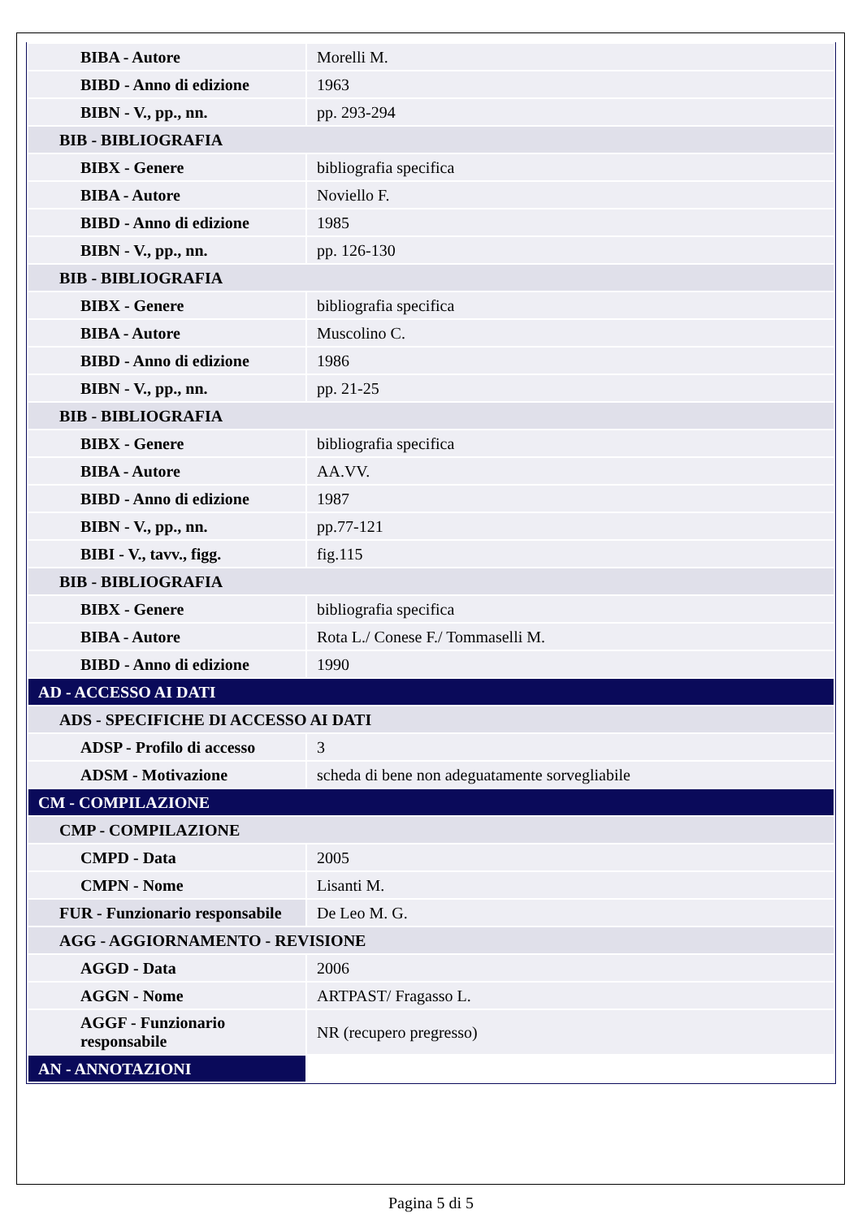| BIBA - Autore | Morelli M. |
| BIBD - Anno di edizione | 1963 |
| BIBN - V., pp., nn. | pp. 293-294 |
| BIB - BIBLIOGRAFIA | |
| BIBX - Genere | bibliografia specifica |
| BIBA - Autore | Noviello F. |
| BIBD - Anno di edizione | 1985 |
| BIBN - V., pp., nn. | pp. 126-130 |
| BIB - BIBLIOGRAFIA | |
| BIBX - Genere | bibliografia specifica |
| BIBA - Autore | Muscolino C. |
| BIBD - Anno di edizione | 1986 |
| BIBN - V., pp., nn. | pp. 21-25 |
| BIB - BIBLIOGRAFIA | |
| BIBX - Genere | bibliografia specifica |
| BIBA - Autore | AA.VV. |
| BIBD - Anno di edizione | 1987 |
| BIBN - V., pp., nn. | pp.77-121 |
| BIBI - V., tavv., figg. | fig.115 |
| BIB - BIBLIOGRAFIA | |
| BIBX - Genere | bibliografia specifica |
| BIBA - Autore | Rota L./ Conese F./ Tommaselli M. |
| BIBD - Anno di edizione | 1990 |
| AD - ACCESSO AI DATI | |
| ADS - SPECIFICHE DI ACCESSO AI DATI | |
| ADSP - Profilo di accesso | 3 |
| ADSM - Motivazione | scheda di bene non adeguatamente sorvegliabile |
| CM - COMPILAZIONE | |
| CMP - COMPILAZIONE | |
| CMPD - Data | 2005 |
| CMPN - Nome | Lisanti M. |
| FUR - Funzionario responsabile | De Leo M. G. |
| AGG - AGGIORNAMENTO - REVISIONE | |
| AGGD - Data | 2006 |
| AGGN - Nome | ARTPAST/ Fragasso L. |
| AGGF - Funzionario responsabile | NR (recupero pregresso) |
| AN - ANNOTAZIONI | |
Pagina 5 di 5